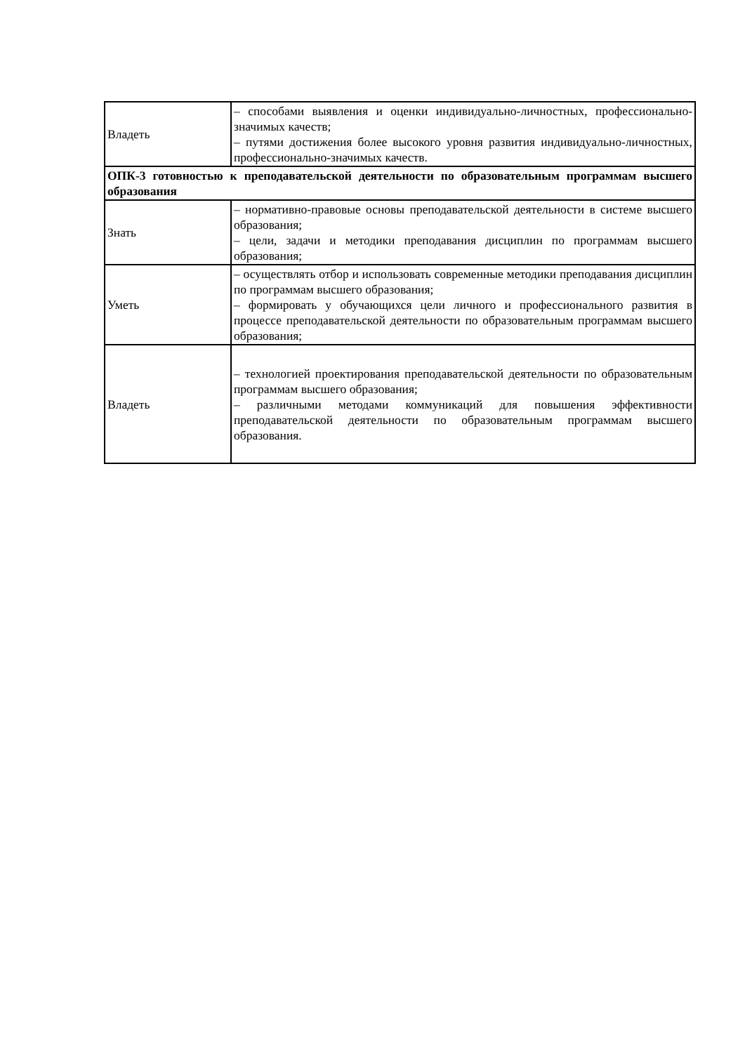| Владеть | – способами выявления и оценки индивидуально-личностных, профессионально-значимых качеств; – путями достижения более высокого уровня развития индивидуально-личностных, профессионально-значимых качеств. |
| ОПК-3 готовностью к преподавательской деятельности по образовательным программам высшего образования | |
| Знать | – нормативно-правовые основы преподавательской деятельности в системе высшего образования; – цели, задачи и методики преподавания дисциплин по программам высшего образования; |
| Уметь | – осуществлять отбор и использовать современные методики преподавания дисциплин по программам высшего образования; – формировать у обучающихся цели личного и профессионального развития в процессе преподавательской деятельности по образовательным программам высшего образования; |
| Владеть | – технологией проектирования преподавательской деятельности по образовательным программам высшего образования; – различными методами коммуникаций для повышения эффективности преподавательской деятельности по образовательным программам высшего образования. |